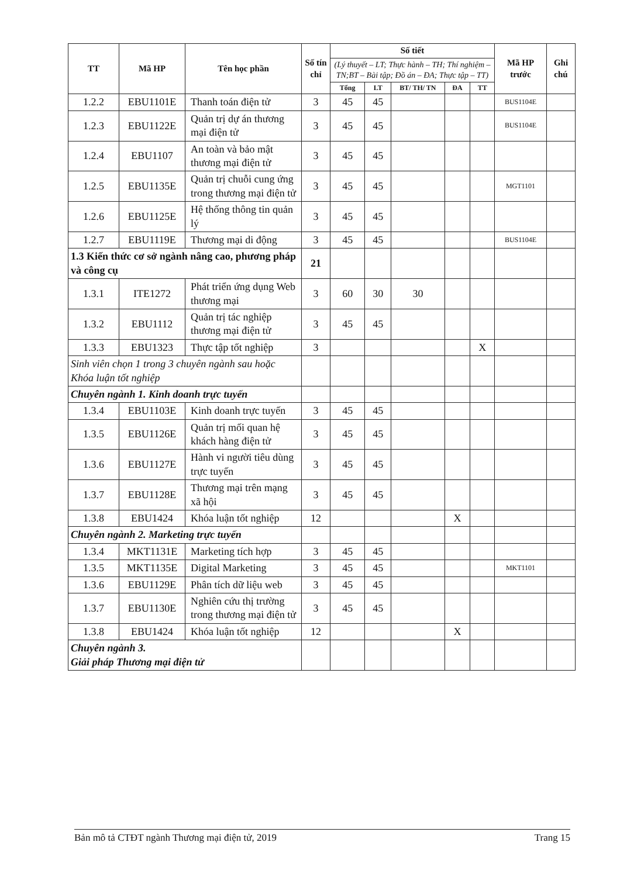| TT | Mã HP | Tên học phần | Số tín chỉ | Số tiết | | | | | Mã HP trước | Ghi chú |
| --- | --- | --- | --- | --- | --- | --- | --- | --- | --- | --- |
| | | | | (Lý thuyết – LT; Thực hành – TH; Thí nghiệm – TN;BT – Bài tập; Đồ án – ĐA; Thực tập – TT) | | | | | | |
| | | | | Tổng | LT | BT/ TH/ TN | ĐA | TT | | |
| 1.2.2 | EBU1101E | Thanh toán điện tử | 3 | 45 | 45 | | | | BUS1104E | |
| 1.2.3 | EBU1122E | Quản trị dự án thương mại điện tử | 3 | 45 | 45 | | | | BUS1104E | |
| 1.2.4 | EBU1107 | An toàn và bảo mật thương mại điện tử | 3 | 45 | 45 | | | | | |
| 1.2.5 | EBU1135E | Quản trị chuỗi cung ứng trong thương mại điện tử | 3 | 45 | 45 | | | | MGT1101 | |
| 1.2.6 | EBU1125E | Hệ thống thông tin quản lý | 3 | 45 | 45 | | | | | |
| 1.2.7 | EBU1119E | Thương mại di động | 3 | 45 | 45 | | | | BUS1104E | |
| 1.3 Kiến thức cơ sở ngành nâng cao, phương pháp và công cụ | | | 21 | | | | | | | |
| 1.3.1 | ITE1272 | Phát triển ứng dụng Web thương mại | 3 | 60 | 30 | 30 | | | | |
| 1.3.2 | EBU1112 | Quản trị tác nghiệp thương mại điện tử | 3 | 45 | 45 | | | | | |
| 1.3.3 | EBU1323 | Thực tập tốt nghiệp | 3 | | | | | X | | |
| Sinh viên chọn 1 trong 3 chuyên ngành sau hoặc Khóa luận tốt nghiệp | | | | | | | | | | |
| Chuyên ngành 1. Kinh doanh trực tuyến | | | | | | | | | | |
| 1.3.4 | EBU1103E | Kinh doanh trực tuyến | 3 | 45 | 45 | | | | | |
| 1.3.5 | EBU1126E | Quản trị mối quan hệ khách hàng điện tử | 3 | 45 | 45 | | | | | |
| 1.3.6 | EBU1127E | Hành vi người tiêu dùng trực tuyến | 3 | 45 | 45 | | | | | |
| 1.3.7 | EBU1128E | Thương mại trên mạng xã hội | 3 | 45 | 45 | | | | | |
| 1.3.8 | EBU1424 | Khóa luận tốt nghiệp | 12 | | | | X | | | |
| Chuyên ngành 2. Marketing trực tuyến | | | | | | | | | | |
| 1.3.4 | MKT1131E | Marketing tích hợp | 3 | 45 | 45 | | | | | |
| 1.3.5 | MKT1135E | Digital Marketing | 3 | 45 | 45 | | | | MKT1101 | |
| 1.3.6 | EBU1129E | Phân tích dữ liệu web | 3 | 45 | 45 | | | | | |
| 1.3.7 | EBU1130E | Nghiên cứu thị trường trong thương mại điện tử | 3 | 45 | 45 | | | | | |
| 1.3.8 | EBU1424 | Khóa luận tốt nghiệp | 12 | | | | X | | | |
| Chuyên ngành 3. Giải pháp Thương mại điện tử | | | | | | | | | | |
Bản mô tả CTĐT ngành Thương mại điện tử, 2019 Trang 15